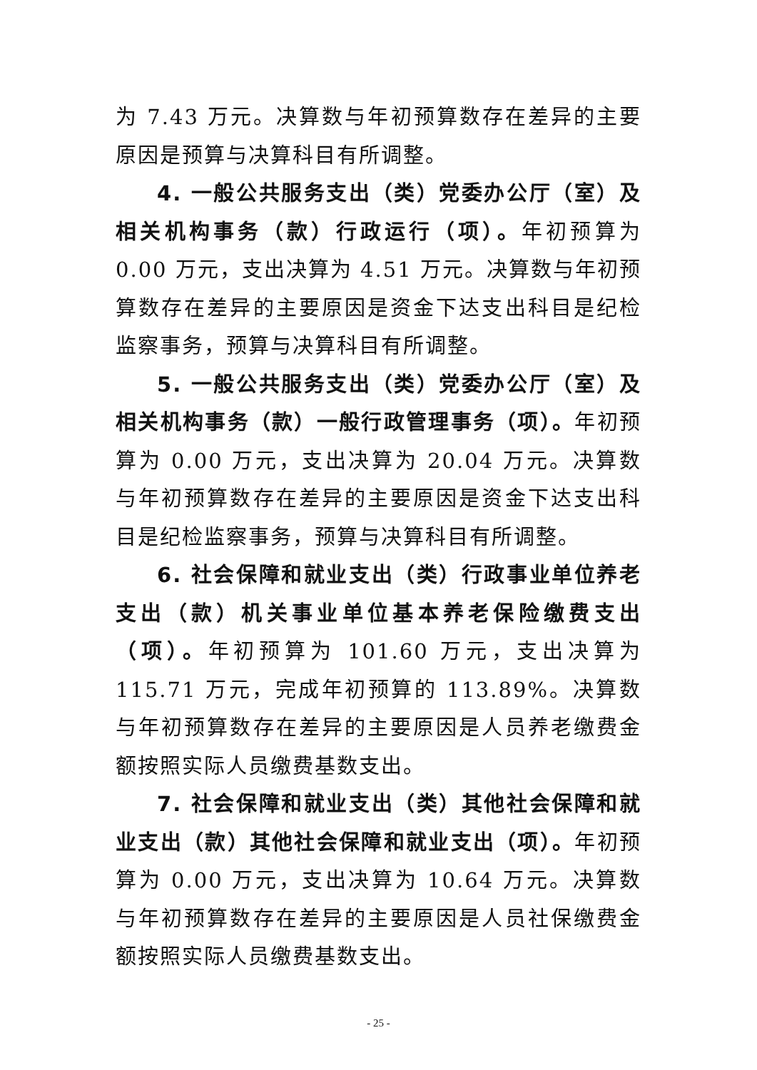为 7.43 万元。决算数与年初预算数存在差异的主要原因是预算与决算科目有所调整。
4. 一般公共服务支出（类）党委办公厅（室）及相关机构事务（款）行政运行（项）。年初预算为 0.00 万元，支出决算为 4.51 万元。决算数与年初预算数存在差异的主要原因是资金下达支出科目是纪检监察事务，预算与决算科目有所调整。
5. 一般公共服务支出（类）党委办公厅（室）及相关机构事务（款）一般行政管理事务（项）。年初预算为 0.00 万元，支出决算为 20.04 万元。决算数与年初预算数存在差异的主要原因是资金下达支出科目是纪检监察事务，预算与决算科目有所调整。
6. 社会保障和就业支出（类）行政事业单位养老支出（款）机关事业单位基本养老保险缴费支出（项）。年初预算为 101.60 万元，支出决算为 115.71 万元，完成年初预算的 113.89%。决算数与年初预算数存在差异的主要原因是人员养老缴费金额按照实际人员缴费基数支出。
7. 社会保障和就业支出（类）其他社会保障和就业支出（款）其他社会保障和就业支出（项）。年初预算为 0.00 万元，支出决算为 10.64 万元。决算数与年初预算数存在差异的主要原因是人员社保缴费金额按照实际人员缴费基数支出。
- 25 -